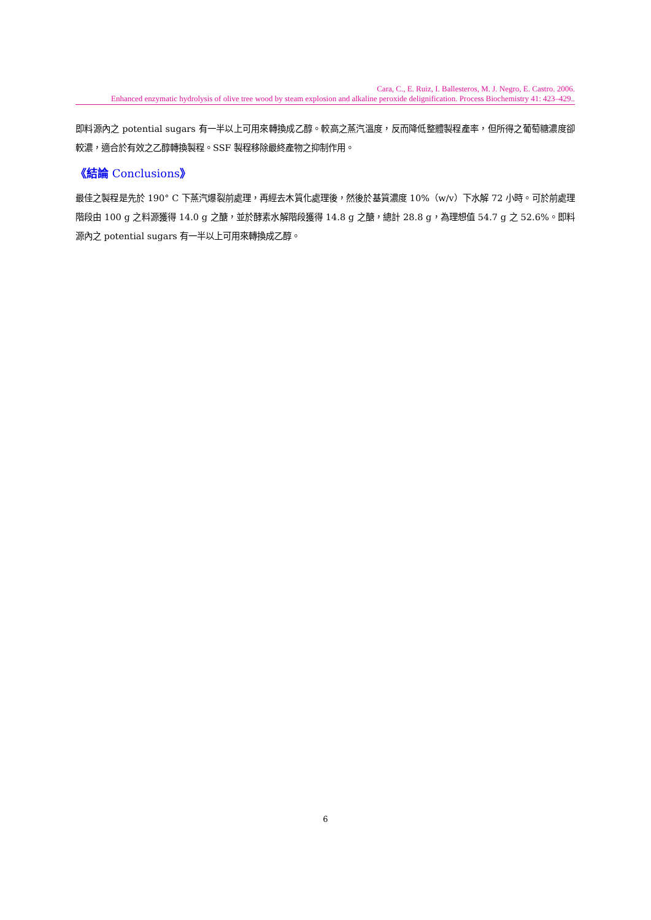Cara, C., E. Ruiz, I. Ballesteros, M. J. Negro, E. Castro. 2006.
Enhanced enzymatic hydrolysis of olive tree wood by steam explosion and alkaline peroxide delignification. Process Biochemistry 41: 423–429..
即料源內之 potential sugars 有一半以上可用來轉換成乙醇。較高之蒸汽溫度，反而降低整體製程產率，但所得之葡萄糖濃度卻較濃，適合於有效之乙醇轉換製程。SSF 製程移除最終產物之抑制作用。
《結論 Conclusions》
最佳之製程是先於 190° C 下蒸汽爆裂前處理，再經去木質化處理後，然後於基質濃度 10%（w/v）下水解 72 小時。可於前處理階段由 100 g 之料源獲得 14.0 g 之醣，並於酵素水解階段獲得 14.8 g 之醣，總計 28.8 g，為理想值 54.7 g 之 52.6%。即料源內之 potential sugars 有一半以上可用來轉換成乙醇。
6